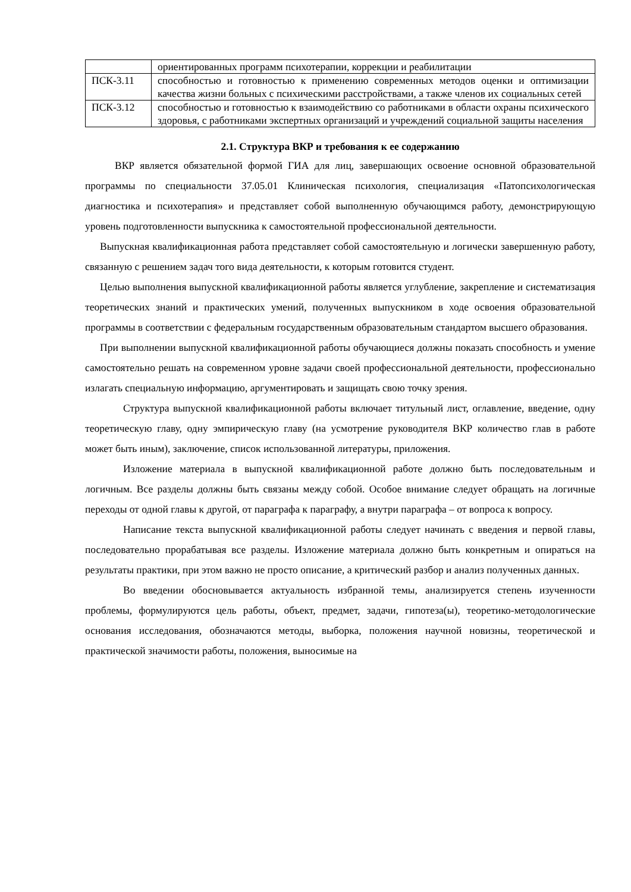| | ориентированных программ психотерапии, коррекции и реабилитации |
| ПСК-3.11 | способностью и готовностью к применению современных методов оценки и оптимизации качества жизни больных с психическими расстройствами, а также членов их социальных сетей |
| ПСК-3.12 | способностью и готовностью к взаимодействию со работниками в области охраны психического здоровья, с работниками экспертных организаций и учреждений социальной защиты населения |
2.1. Структура ВКР и требования к ее содержанию
ВКР является обязательной формой ГИА для лиц, завершающих освоение основной образовательной программы по специальности 37.05.01 Клиническая психология, специализация «Патопсихологическая диагностика и психотерапия» и представляет собой выполненную обучающимся работу, демонстрирующую уровень подготовленности выпускника к самостоятельной профессиональной деятельности.
Выпускная квалификационная работа представляет собой самостоятельную и логически завершенную работу, связанную с решением задач того вида деятельности, к которым готовится студент.
Целью выполнения выпускной квалификационной работы является углубление, закрепление и систематизация теоретических знаний и практических умений, полученных выпускником в ходе освоения образовательной программы в соответствии с федеральным государственным образовательным стандартом высшего образования.
При выполнении выпускной квалификационной работы обучающиеся должны показать способность и умение самостоятельно решать на современном уровне задачи своей профессиональной деятельности, профессионально излагать специальную информацию, аргументировать и защищать свою точку зрения.
Структура выпускной квалификационной работы включает титульный лист, оглавление, введение, одну теоретическую главу, одну эмпирическую главу (на усмотрение руководителя ВКР количество глав в работе может быть иным), заключение, список использованной литературы, приложения.
Изложение материала в выпускной квалификационной работе должно быть последовательным и логичным. Все разделы должны быть связаны между собой. Особое внимание следует обращать на логичные переходы от одной главы к другой, от параграфа к параграфу, а внутри параграфа – от вопроса к вопросу.
Написание текста выпускной квалификационной работы следует начинать с введения и первой главы, последовательно прорабатывая все разделы. Изложение материала должно быть конкретным и опираться на результаты практики, при этом важно не просто описание, а критический разбор и анализ полученных данных.
Во введении обосновывается актуальность избранной темы, анализируется степень изученности проблемы, формулируются цель работы, объект, предмет, задачи, гипотеза(ы), теоретико-методологические основания исследования, обозначаются методы, выборка, положения научной новизны, теоретической и практической значимости работы, положения, выносимые на